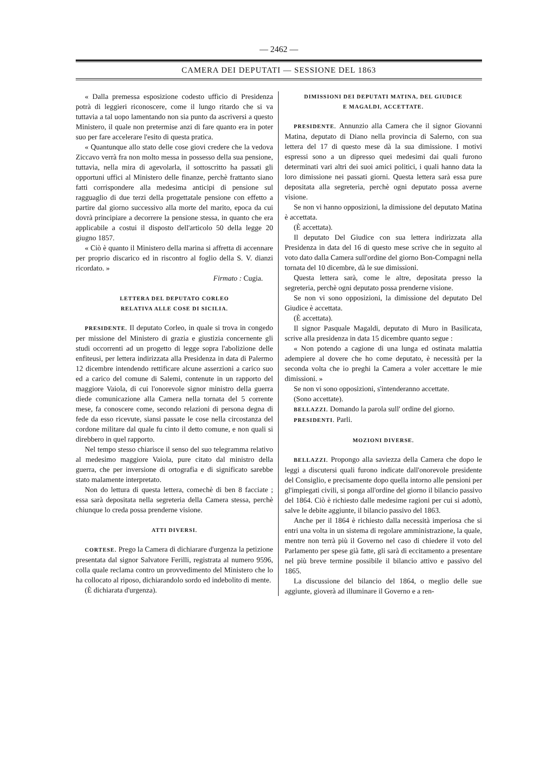— 2462 —
CAMERA DEI DEPUTATI — SESSIONE DEL 1863
« Dalla premessa esposizione codesto ufficio di Presidenza potrà di leggieri riconoscere, come il lungo ritardo che si va tuttavia a tal uopo lamentando non sia punto da ascriversi a questo Ministero, il quale non pretermise anzi di fare quanto era in poter suo per fare accelerare l'esito di questa pratica.
« Quantunque allo stato delle cose giovi credere che la vedova Ziccavo verrà fra non molto messa in possesso della sua pensione, tuttavia, nella mira di agevolarla, il sottoscritto ha passati gli opportuni uffici al Ministero delle finanze, perchè frattanto siano fatti corrispondere alla medesima anticipi di pensione sul ragguaglio di due terzi della progettatale pensione con effetto a partire dal giorno successivo alla morte del marito, epoca da cui dovrà principiare a decorrere la pensione stessa, in quanto che era applicabile a costui il disposto dell'articolo 50 della legge 20 giugno 1857.
« Ciò è quanto il Ministero della marina si affretta di accennare per proprio discarico ed in riscontro al foglio della S. V. dianzi ricordato. »
Firmato : Cugia.
LETTERA DEL DEPUTATO CORLEO
RELATIVA ALLE COSE DI SICILIA.
PRESIDENTE. Il deputato Corleo, in quale si trova in congedo per missione del Ministero di grazia e giustizia concernente gli studi occorrenti ad un progetto di legge sopra l'abolizione delle enfiteusi, per lettera indirizzata alla Presidenza in data di Palermo 12 dicembre intendendo rettificare alcune asserzioni a carico suo ed a carico del comune di Salemi, contenute in un rapporto del maggiore Vaiola, di cui l'onorevole signor ministro della guerra diede comunicazione alla Camera nella tornata del 5 corrente mese, fa conoscere come, secondo relazioni di persona degna di fede da esso ricevute, siansi passate le cose nella circostanza del cordone militare dal quale fu cinto il detto comune, e non quali si direbbero in quel rapporto.
Nel tempo stesso chiarisce il senso del suo telegramma relativo al medesimo maggiore Vaiola, pure citato dal ministro della guerra, che per inversione di ortografia e di significato sarebbe stato malamente interpretato.
Non do lettura di questa lettera, comechè di ben 8 facciate ; essa sarà depositata nella segreteria della Camera stessa, perchè chiunque lo creda possa prenderne visione.
ATTI DIVERSI.
CORTESE. Prego la Camera di dichiarare d'urgenza la petizione presentata dal signor Salvatore Ferilli, registrata al numero 9596, colla quale reclama contro un provvedimento del Ministero che lo ha collocato al riposo, dichiarandolo sordo ed indebolito di mente.
(È dichiarata d'urgenza).
DIMISSIONI DEI DEPUTATI MATINA, DEL GIUDICE
E MAGALDI, ACCETTATE.
PRESIDENTE. Annunzio alla Camera che il signor Giovanni Matina, deputato di Diano nella provincia di Salerno, con sua lettera del 17 di questo mese dà la sua dimissione. I motivi espressi sono a un dipresso quei medesimi dai quali furono determinati vari altri dei suoi amici politici, i quali hanno data la loro dimissione nei passati giorni. Questa lettera sarà essa pure depositata alla segreteria, perchè ogni deputato possa averne visione.
Se non vi hanno opposizioni, la dimissione del deputato Matina è accettata.
(È accettata).
Il deputato Del Giudice con sua lettera indirizzata alla Presidenza in data del 16 di questo mese scrive che in seguito al voto dato dalla Camera sull'ordine del giorno Bon-Compagni nella tornata del 10 dicembre, dà le sue dimissioni.
Questa lettera sarà, come le altre, depositata presso la segreteria, perchè ogni deputato possa prenderne visione.
Se non vi sono opposizioni, la dimissione del deputato Del Giudice è accettata.
(È accettata).
Il signor Pasquale Magaldi, deputato di Muro in Basilicata, scrive alla presidenza in data 15 dicembre quanto segue :
« Non potendo a cagione di una lunga ed ostinata malattia adempiere al dovere che ho come deputato, è necessità per la seconda volta che io preghi la Camera a voler accettare le mie dimissioni. »
Se non vi sono opposizioni, s'intenderanno accettate.
(Sono accettate).
BELLAZZI. Domando la parola sull' ordine del giorno.
PRESIDENTI. Parli.
MOZIONI DIVERSE.
BELLAZZI. Propongo alla saviezza della Camera che dopo le leggi a discutersi quali furono indicate dall'onorevole presidente del Consiglio, e precisamente dopo quella intorno alle pensioni per gl'impiegati civili, si ponga all'ordine del giorno il bilancio passivo del 1864. Ciò è richiesto dalle medesime ragioni per cui si adottò, salve le debite aggiunte, il bilancio passivo del 1863.
Anche per il 1864 è richiesto dalla necessità imperiosa che si entri una volta in un sistema di regolare amministrazione, la quale, mentre non terrà più il Governo nel caso di chiedere il voto del Parlamento per spese già fatte, gli sarà di eccitamento a presentare nel più breve termine possibile il bilancio attivo e passivo del 1865.
La discussione del bilancio del 1864, o meglio delle sue aggiunte, gioverà ad illuminare il Governo e a ren-